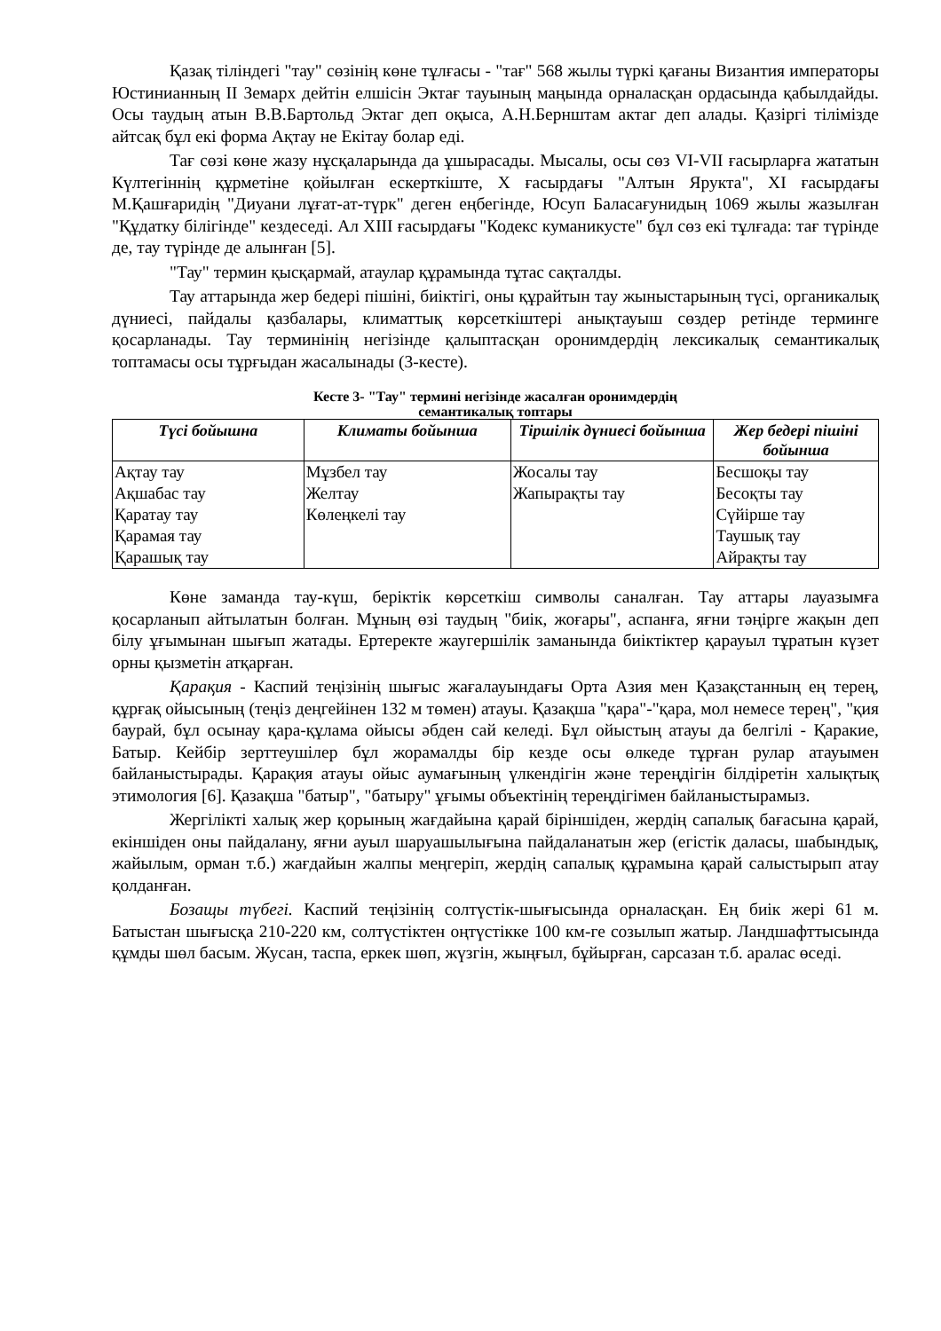Қазақ тіліндегі "тау" сөзінің көне тұлғасы - "тағ" 568 жылы түркі қағаны Византия императоры Юстинианның ІІ Земарх дейтін елшісін Эктағ тауының маңында орналасқан ордасында қабылдайды. Осы таудың атын В.В.Бартольд Эктаг деп оқыса, А.Н.Бернштам актаг деп алады. Қазіргі тілімізде айтсақ бұл екі форма Ақтау не Екітау болар еді.
Тағ сөзі көне жазу нұсқаларында да ұшырасады. Мысалы, осы сөз VI-VII ғасырларға жататын Күлтегіннің құрметіне қойылған ескерткіште, Х ғасырдағы "Алтын Ярукта", ХІ ғасырдағы М.Қашғаридің "Диуани лұғат-ат-түрк" деген еңбегінде, Юсуп Баласағунидың 1069 жылы жазылған "Құдатку білігінде" кездеседі. Ал ХІІІ ғасырдағы "Кодекс куманикусте" бұл сөз екі тұлғада: тағ түрінде де, тау түрінде де алынған [5].
"Тау" термин қысқармай, атаулар құрамында тұтас сақталды.
Тау аттарында жер бедері пішіні, биіктігі, оны құрайтын тау жыныстарының түсі, органикалық дүниесі, пайдалы қазбалары, климаттық көрсеткіштері анықтауыш сөздер ретінде терминге қосарланады. Тау терминінің негізінде қалыптасқан оронимдердің лексикалық семантикалық топтамасы осы тұрғыдан жасалынады (3-кесте).
Кесте 3- "Тау" термині негізінде жасалған оронимдердің
семантикалық топтары
| Түсі бойышна | Климаты бойынша | Тіршілік дүниесі бойынша | Жер бедері пішіні бойынша |
| --- | --- | --- | --- |
| Ақтау тау Ақшабас тау Қаратау тау Қарамая тау Қарашық тау | Мұзбел тау Желтау Көлеңкелі тау | Жосалы тау Жапырақты тау | Бесшоқы тау Бесоқты тау Сүйірше тау Таушық тау Айрақты тау |
Көне заманда тау-күш, беріктік көрсеткіш символы саналған. Тау аттары лауазымға қосарланып айтылатын болған. Мұның өзі таудың "биік, жоғары", аспанға, яғни тәңірге жақын деп білу ұғымынан шығып жатады. Ертеректе жаугершілік заманында биіктіктер қарауыл тұратын күзет орны қызметін атқарған.
Қарақия - Каспий теңізінің шығыс жағалауындағы Орта Азия мен Қазақстанның ең терең, құрғақ ойысының (теңіз деңгейінен 132 м төмен) атауы. Қазақша "қара"-"қара, мол немесе терең", "қия баурай, бұл осынау қара-құлама ойысы әбден сай келеді. Бұл ойыстың атауы да белгілі - Қаракие, Батыр. Кейбір зерттеушілер бұл жорамалды бір кезде осы өлкеде тұрған рулар атауымен байланыстырады. Қарақия атауы ойыс аумағының үлкендігін және тереңдігін білдіретін халықтық этимология [6]. Қазақша "батыр", "батыру" ұғымы объектінің тереңдігімен байланыстырамыз.
Жергілікті халық жер қорының жағдайына қарай біріншіден, жердің сапалық бағасына қарай, екіншіден оны пайдалану, яғни ауыл шаруашылығына пайдаланатын жер (егістік даласы, шабындық, жайылым, орман т.б.) жағдайын жалпы меңгеріп, жердің сапалық құрамына қарай салыстырып атау қолданған.
Бозащы түбегі. Каспий теңізінің солтүстік-шығысында орналасқан. Ең биік жері 61 м. Батыстан шығысқа 210-220 км, солтүстіктен оңтүстікке 100 км-ге созылып жатыр. Ландшафттысында құмды шөл басым. Жусан, таспа, еркек шөп, жүзгін, жыңғыл, бұйырған, сарсазан т.б. аралас өседі.